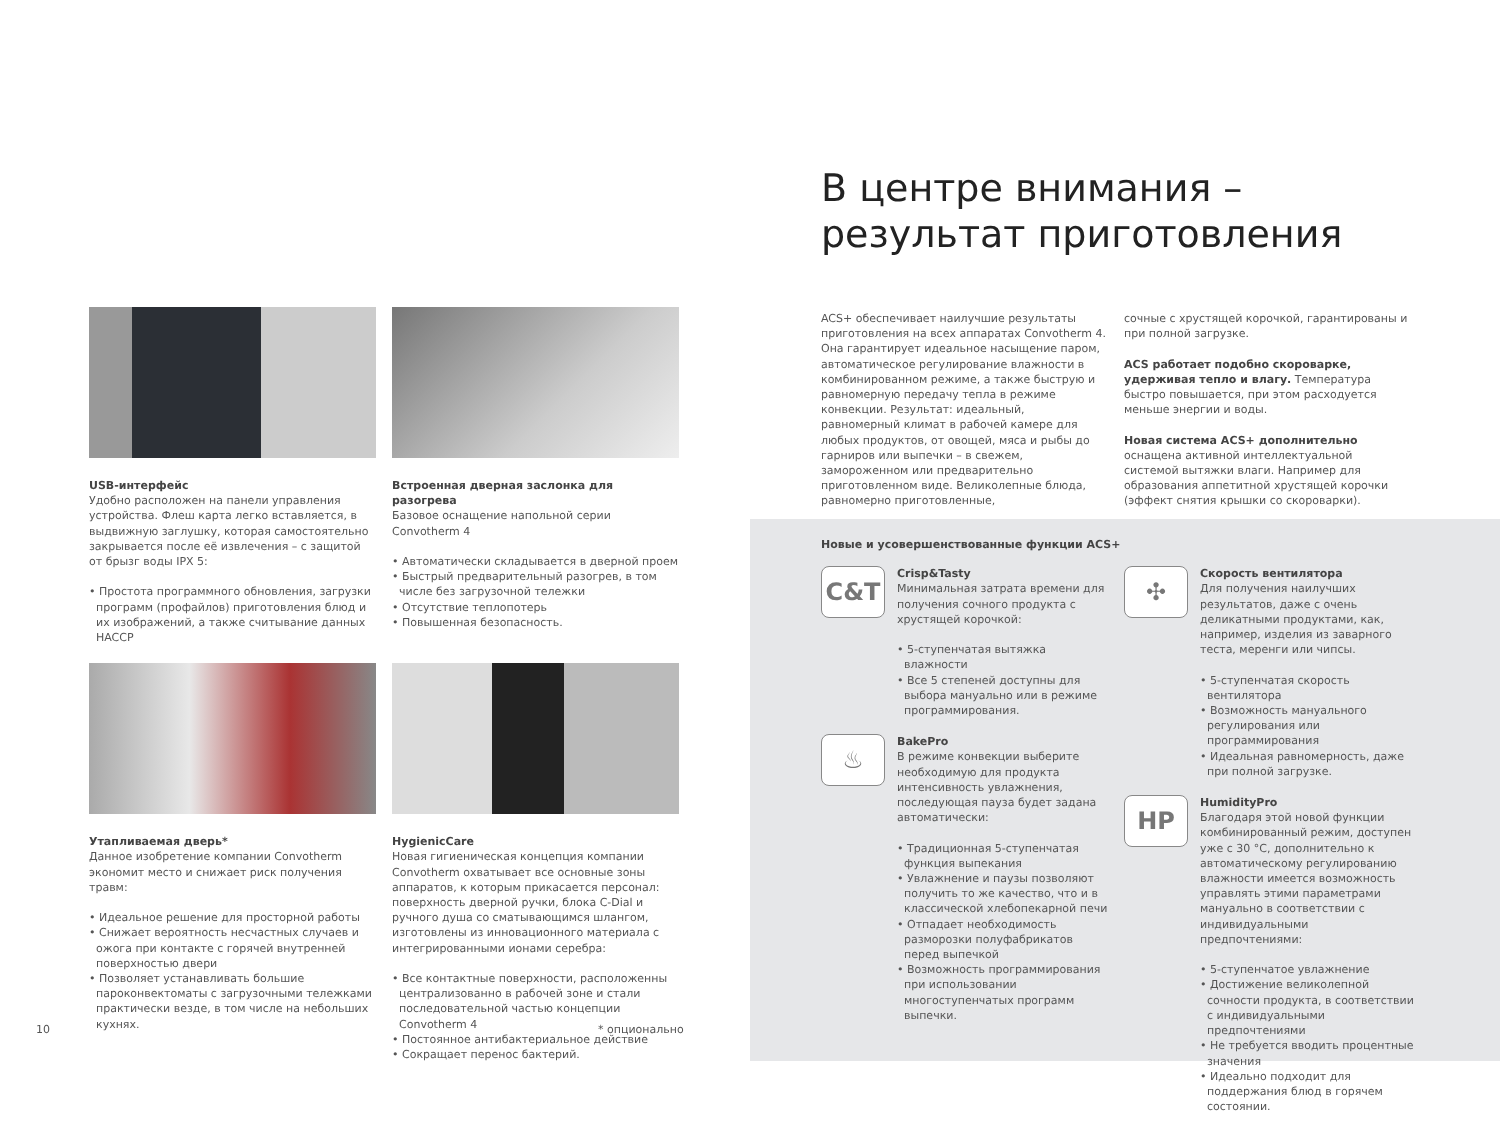В центре внимания –
результат приготовления
USB-интерфейс
Удобно расположен на панели управления устройства. Флеш карта легко вставляется, в выдвижную заглушку, которая самостоятельно закрывается после её извлечения – с защитой от брызг воды IPX 5:
• Простота программного обновления, загрузки программ (профайлов) приготовления блюд и их изображений, а также считывание данных HACCP
Встроенная дверная заслонка для разогрева
Базовое оснащение напольной серии Convotherm 4
• Автоматически складывается в дверной проем
• Быстрый предварительный разогрев, в том числе без загрузочной тележки
• Отсутствие теплопотерь
• Повышенная безопасность.
Утапливаемая дверь*
Данное изобретение компании Convotherm экономит место и снижает риск получения травм:
• Идеальное решение для просторной работы
• Снижает вероятность несчастных случаев и ожога при контакте с горячей внутренней поверхностью двери
• Позволяет устанавливать большие пароконвектоматы с загрузочными тележками практически везде, в том числе на небольших кухнях.
HygienicCare
Новая гигиеническая концепция компании Convotherm охватывает все основные зоны аппаратов, к которым прикасается персонал: поверхность дверной ручки, блока C-Dial и ручного душа со сматывающимся шлангом, изготовлены из инновационного материала с интегрированными ионами серебра:
• Все контактные поверхности, расположенны централизованно в рабочей зоне и стали последовательной частью концепции Convotherm 4
• Постоянное антибактериальное действие
• Сокращает перенос бактерий.
10 * опционально
ACS+ обеспечивает наилучшие результаты приготовления на всех аппаратах Convotherm 4. Она гарантирует идеальное насыщение паром, автоматическое регулирование влажности в комбинированном режиме, а также быструю и равномерную передачу тепла в режиме конвекции. Результат: идеальный, равномерный климат в рабочей камере для любых продуктов, от овощей, мяса и рыбы до гарниров или выпечки – в свежем, замороженном или предварительно приготовленном виде. Великолепные блюда, равномерно приготовленные,
сочные с хрустящей корочкой, гарантированы и при полной загрузке.
ACS работает подобно скороварке, удерживая тепло и влагу. Температура быстро повышается, при этом расходуется меньше энергии и воды.
Новая система ACS+ дополнительно оснащена активной интеллектуальной системой вытяжки влаги. Например для образования аппетитной хрустящей корочки (эффект снятия крышки со скороварки).
Новые и усовершенствованные функции ACS+
C&T
Crisp&Tasty
Минимальная затрата времени для получения сочного продукта с хрустящей корочкой:
• 5-ступенчатая вытяжка влажности
• Все 5 степеней доступны для выбора мануально или в режиме программирования.
♨
BakePro
В режиме конвекции выберите необходимую для продукта интенсивность увлажнения, последующая пауза будет задана автоматически:
• Традиционная 5-ступенчатая функция выпекания
• Увлажнение и паузы позволяют получить то же качество, что и в классической хлебопекарной печи
• Отпадает необходимость разморозки полуфабрикатов перед выпечкой
• Возможность программирования при использовании многоступенчатых программ выпечки.
✣
Скорость вентилятора
Для получения наилучших результатов, даже с очень деликатными продуктами, как, например, изделия из заварного теста, меренги или чипсы.
• 5-ступенчатая скорость вентилятора
• Возможность мануального регулирования или программирования
• Идеальная равномерность, даже при полной загрузке.
HP
HumidityPro
Благодаря этой новой функции комбинированный режим, доступен уже с 30 °C, дополнительно к автоматическому регулированию влажности имеется возможность управлять этими параметрами мануально в соответствии с индивидуальными предпочтениями:
• 5-ступенчатое увлажнение
• Достижение великолепной сочности продукта, в соответствии с индивидуальными предпочтениями
• Не требуется вводить процентные значения
• Идеально подходит для поддержания блюд в горячем состоянии.